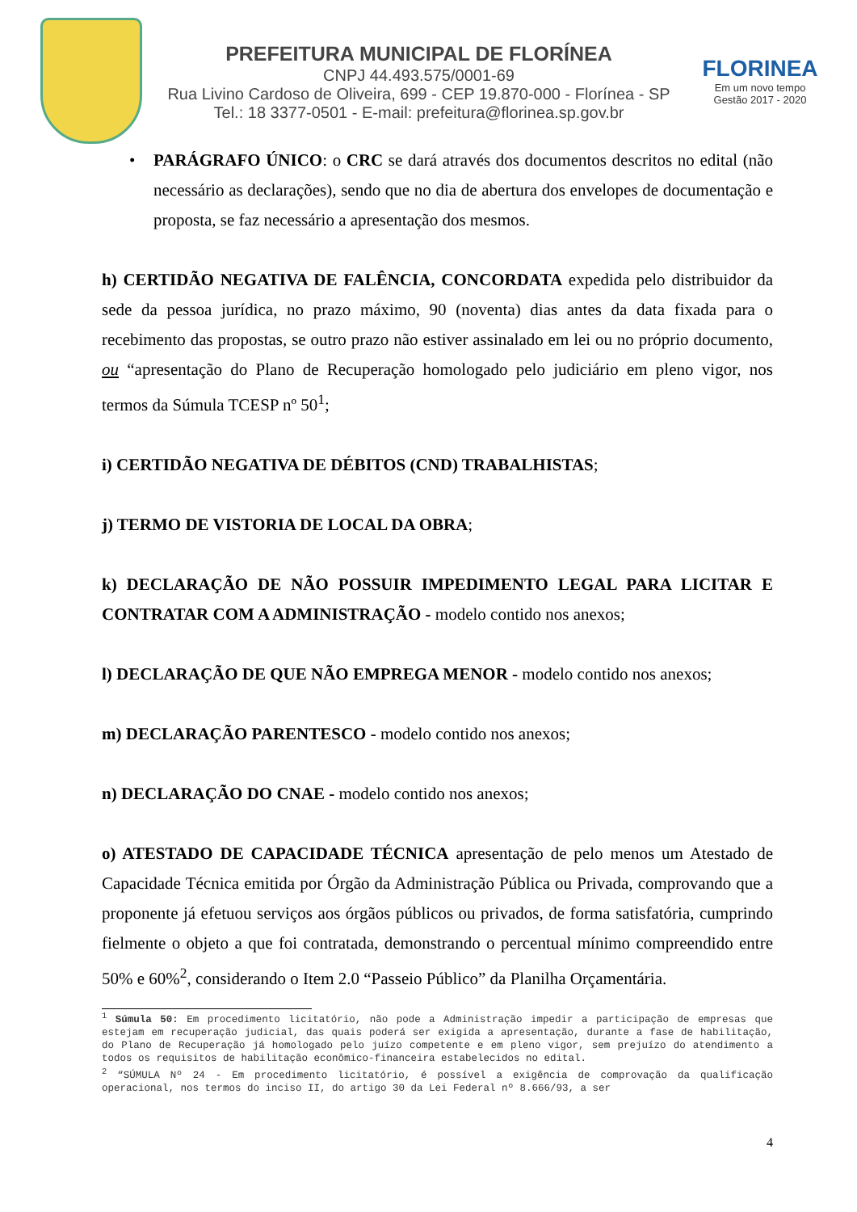PREFEITURA MUNICIPAL DE FLORÍNEA
CNPJ 44.493.575/0001-69
Rua Livino Cardoso de Oliveira, 699 - CEP 19.870-000 - Florínea - SP
Tel.: 18 3377-0501 - E-mail: prefeitura@florinea.sp.gov.br
FLORINEA
Em um novo tempo
Gestão 2017 - 2020
• PARÁGRAFO ÚNICO: o CRC se dará através dos documentos descritos no edital (não necessário as declarações), sendo que no dia de abertura dos envelopes de documentação e proposta, se faz necessário a apresentação dos mesmos.
h) CERTIDÃO NEGATIVA DE FALÊNCIA, CONCORDATA expedida pelo distribuidor da sede da pessoa jurídica, no prazo máximo, 90 (noventa) dias antes da data fixada para o recebimento das propostas, se outro prazo não estiver assinalado em lei ou no próprio documento, ou “apresentação do Plano de Recuperação homologado pelo judiciário em pleno vigor, nos termos da Súmula TCESP nº 50<sup>1</sup>;
i) CERTIDÃO NEGATIVA DE DÉBITOS (CND) TRABALHISTAS;
j) TERMO DE VISTORIA DE LOCAL DA OBRA;
k) DECLARAÇÃO DE NÃO POSSUIR IMPEDIMENTO LEGAL PARA LICITAR E CONTRATAR COM A ADMINISTRAÇÃO - modelo contido nos anexos;
l) DECLARAÇÃO DE QUE NÃO EMPREGA MENOR - modelo contido nos anexos;
m) DECLARAÇÃO PARENTESCO - modelo contido nos anexos;
n) DECLARAÇÃO DO CNAE - modelo contido nos anexos;
o) ATESTADO DE CAPACIDADE TÉCNICA apresentação de pelo menos um Atestado de Capacidade Técnica emitida por Órgão da Administração Pública ou Privada, comprovando que a proponente já efetuou serviços aos órgãos públicos ou privados, de forma satisfatória, cumprindo fielmente o objeto a que foi contratada, demonstrando o percentual mínimo compreendido entre 50% e 60%<sup>2</sup>, considerando o Item 2.0 “Passeio Público” da Planilha Orçamentária.
<sup>1</sup> Súmula 50: Em procedimento licitatório, não pode a Administração impedir a participação de empresas que estejam em recuperação judicial, das quais poderá ser exigida a apresentação, durante a fase de habilitação, do Plano de Recuperação já homologado pelo juízo competente e em pleno vigor, sem prejuízo do atendimento a todos os requisitos de habilitação econômico-financeira estabelecidos no edital.
<sup>2</sup> “SÚMULA Nº 24 - Em procedimento licitatório, é possível a exigência de comprovação da qualificação operacional, nos termos do inciso II, do artigo 30 da Lei Federal nº 8.666/93, a ser
4